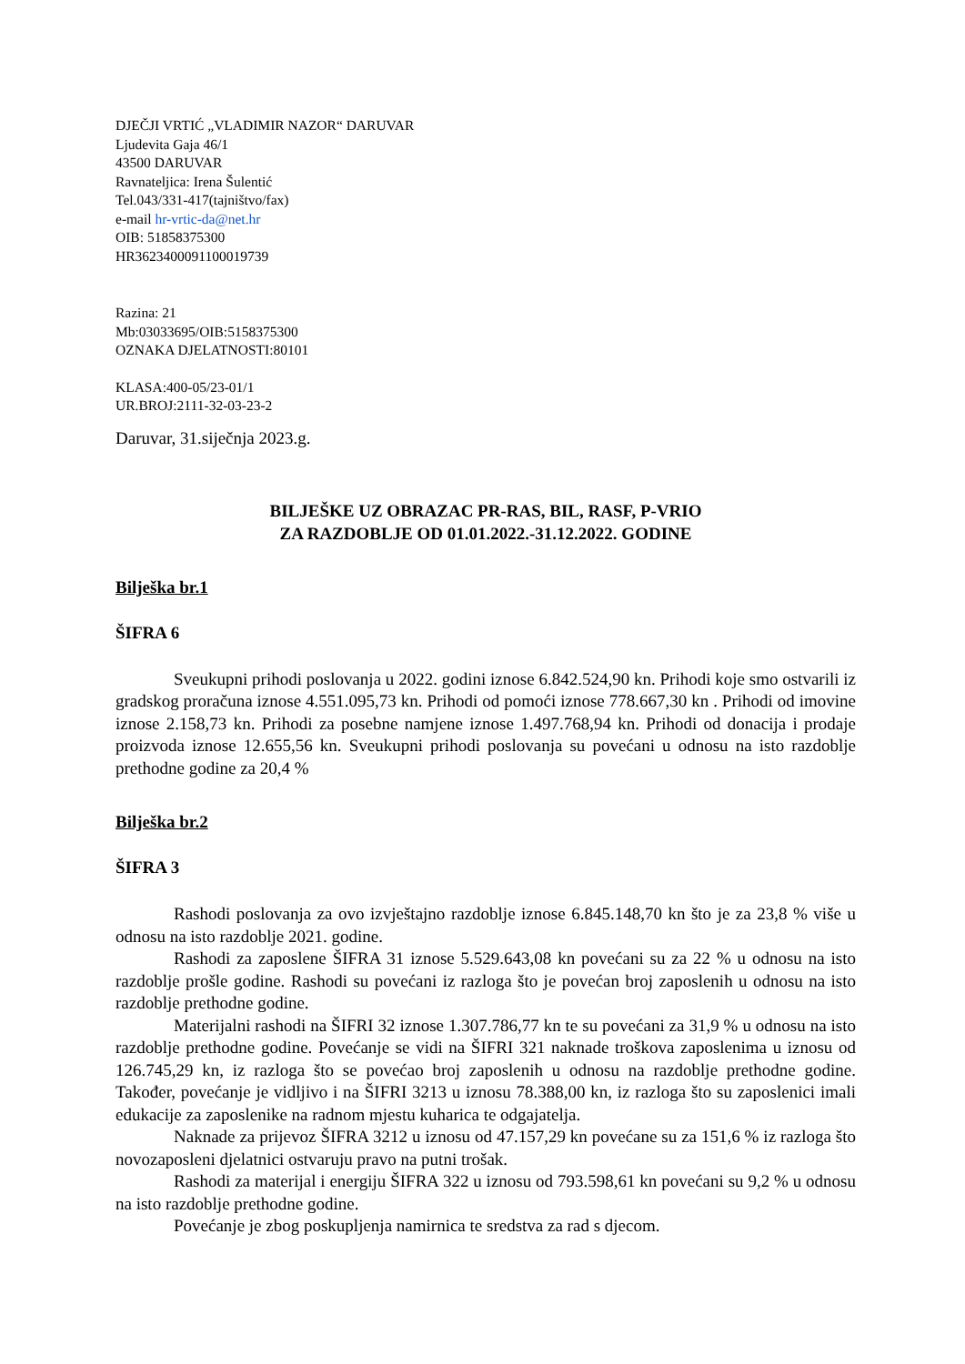DJEČJI VRTIĆ „VLADIMIR NAZOR“ DARUVAR
Ljudevita Gaja 46/1
43500 DARUVAR
Ravnateljica: Irena Šulentić
Tel.043/331-417(tajništvo/fax)
e-mail hr-vrtic-da@net.hr
OIB: 51858375300
HR3623400091100019739
Razina: 21
Mb:03033695/OIB:5158375300
OZNAKA DJELATNOSTI:80101
KLASA:400-05/23-01/1
UR.BROJ:2111-32-03-23-2
Daruvar, 31.siječnja 2023.g.
BILJEŠKE UZ OBRAZAC PR-RAS, BIL, RASF, P-VRIO
ZA RAZDOBLJE OD 01.01.2022.-31.12.2022. GODINE
Bilješka br.1
ŠIFRA 6
Sveukupni prihodi poslovanja u 2022. godini iznose 6.842.524,90 kn. Prihodi koje smo ostvarili iz gradskog proračuna iznose 4.551.095,73 kn. Prihodi od pomoći iznose 778.667,30 kn . Prihodi od imovine iznose 2.158,73 kn. Prihodi za posebne namjene iznose 1.497.768,94 kn. Prihodi od donacija i prodaje proizvoda iznose 12.655,56 kn. Sveukupni prihodi poslovanja su povećani u odnosu na isto razdoblje prethodne godine za 20,4 %
Bilješka br.2
ŠIFRA 3
Rashodi poslovanja za ovo izvještajno razdoblje iznose 6.845.148,70 kn što je za 23,8 % više u odnosu na isto razdoblje 2021. godine.
Rashodi za zaposlene ŠIFRA 31 iznose 5.529.643,08 kn povećani su za 22 % u odnosu na isto razdoblje prošle godine. Rashodi su povećani iz razloga što je povećan broj zaposlenih u odnosu na isto razdoblje prethodne godine.
Materijalni rashodi na ŠIFRI 32 iznose 1.307.786,77 kn te su povećani za 31,9 % u odnosu na isto razdoblje prethodne godine. Povećanje se vidi na ŠIFRI 321 naknade troškova zaposlenima u iznosu od 126.745,29 kn, iz razloga što se povećao broj zaposlenih u odnosu na razdoblje prethodne godine. Također, povećanje je vidljivo i na ŠIFRI 3213 u iznosu 78.388,00 kn, iz razloga što su zaposlenici imali edukacije za zaposlenike na radnom mjestu kuharica te odgajatelja.
Naknade za prijevoz ŠIFRA 3212 u iznosu od 47.157,29 kn povećane su za 151,6 % iz razloga što novozaposleni djelatnici ostvaruju pravo na putni trošak.
Rashodi za materijal i energiju ŠIFRA 322 u iznosu od 793.598,61 kn povećani su 9,2 % u odnosu na isto razdoblje prethodne godine.
Povećanje je zbog poskupljenja namirnica te sredstva za rad s djecom.